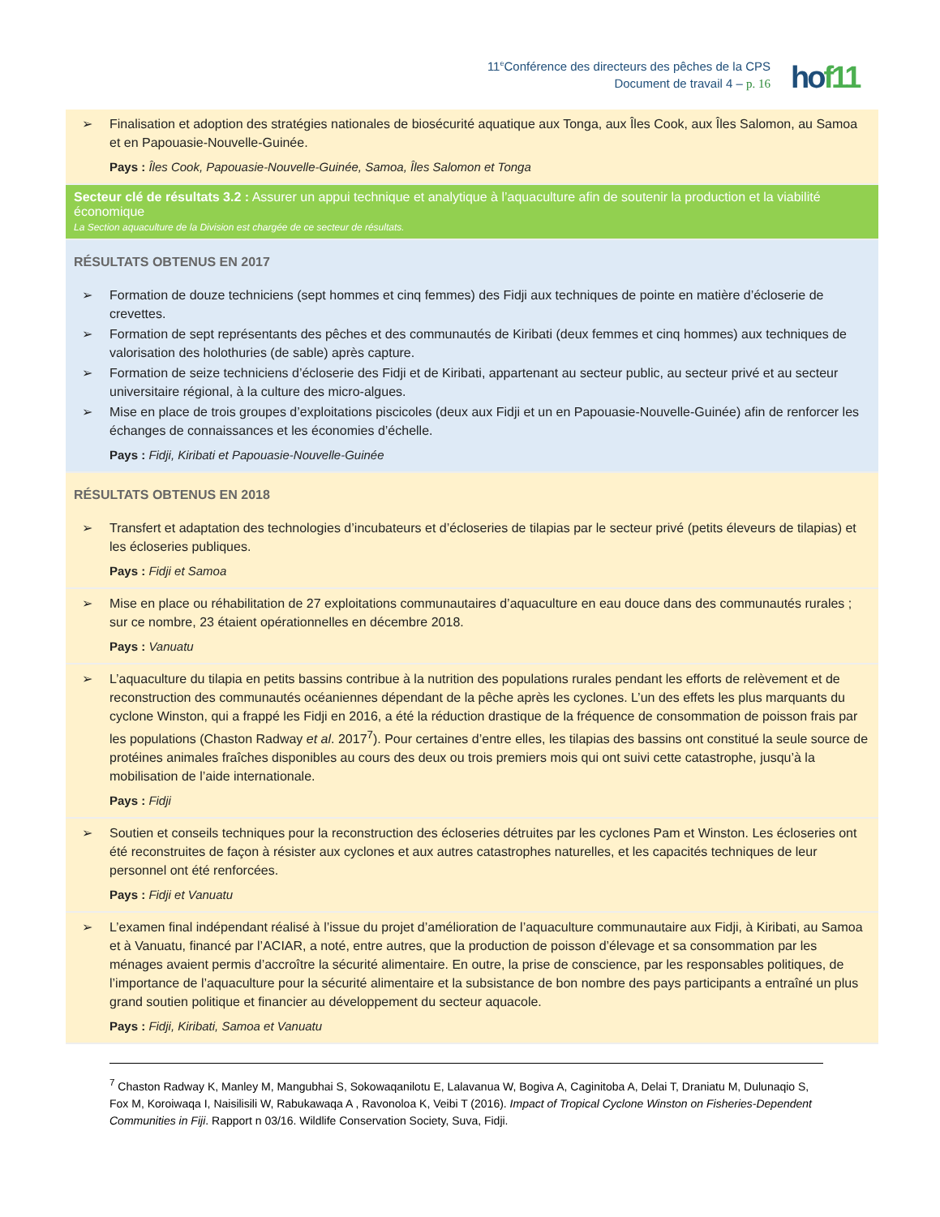11<sup>e</sup>Conférence des directeurs des pêches de la CPS
Document de travail 4 – p. 16
hof11
| ➢ Finalisation et adoption des stratégies nationales de biosécurité aquatique aux Tonga, aux Îles Cook, aux Îles Salomon, au Samoa et en Papouasie-Nouvelle-Guinée. Pays : Îles Cook, Papouasie-Nouvelle-Guinée, Samoa, Îles Salomon et Tonga |
| Secteur clé de résultats 3.2 : Assurer un appui technique et analytique à l’aquaculture afin de soutenir la production et la viabilité économique La Section aquaculture de la Division est chargée de ce secteur de résultats. |
| RÉSULTATS OBTENUS EN 2017 ➢ Formation de douze techniciens (sept hommes et cinq femmes) des Fidji aux techniques de pointe en matière d’écloserie de crevettes. ➢ Formation de sept représentants des pêches et des communautés de Kiribati (deux femmes et cinq hommes) aux techniques de valorisation des holothuries (de sable) après capture. ➢ Formation de seize techniciens d’écloserie des Fidji et de Kiribati, appartenant au secteur public, au secteur privé et au secteur universitaire régional, à la culture des micro-algues. ➢ Mise en place de trois groupes d’exploitations piscicoles (deux aux Fidji et un en Papouasie-Nouvelle-Guinée) afin de renforcer les échanges de connaissances et les économies d’échelle. Pays : Fidji, Kiribati et Papouasie-Nouvelle-Guinée |
| RÉSULTATS OBTENUS EN 2018 ➢ Transfert et adaptation des technologies d’incubateurs et d’écloseries de tilapias par le secteur privé (petits éleveurs de tilapias) et les écloseries publiques. Pays : Fidji et Samoa |
| ➢ Mise en place ou réhabilitation de 27 exploitations communautaires d’aquaculture en eau douce dans des communautés rurales ; sur ce nombre, 23 étaient opérationnelles en décembre 2018. Pays : Vanuatu |
| ➢ L’aquaculture du tilapia en petits bassins contribue à la nutrition des populations rurales pendant les efforts de relèvement et de reconstruction des communautés océaniennes dépendant de la pêche après les cyclones. L’un des effets les plus marquants du cyclone Winston, qui a frappé les Fidji en 2016, a été la réduction drastique de la fréquence de consommation de poisson frais par les populations (Chaston Radway et al . 2017<sup>7</sup>). Pour certaines d’entre elles, les tilapias des bassins ont constitué la seule source de protéines animales fraîches disponibles au cours des deux ou trois premiers mois qui ont suivi cette catastrophe, jusqu’à la mobilisation de l’aide internationale. Pays : Fidji |
| ➢ Soutien et conseils techniques pour la reconstruction des écloseries détruites par les cyclones Pam et Winston. Les écloseries ont été reconstruites de façon à résister aux cyclones et aux autres catastrophes naturelles, et les capacités techniques de leur personnel ont été renforcées. Pays : Fidji et Vanuatu |
| ➢ L’examen final indépendant réalisé à l’issue du projet d’amélioration de l’aquaculture communautaire aux Fidji, à Kiribati, au Samoa et à Vanuatu, financé par l’ACIAR, a noté, entre autres, que la production de poisson d’élevage et sa consommation par les ménages avaient permis d’accroître la sécurité alimentaire. En outre, la prise de conscience, par les responsables politiques, de l’importance de l’aquaculture pour la sécurité alimentaire et la subsistance de bon nombre des pays participants a entraîné un plus grand soutien politique et financier au développement du secteur aquacole. Pays : Fidji, Kiribati, Samoa et Vanuatu |
<sup>7</sup> Chaston Radway K, Manley M, Mangubhai S, Sokowaqanilotu E, Lalavanua W, Bogiva A, Caginitoba A, Delai T, Draniatu M, Dulunaqio S, Fox M, Koroiwaqa I, Naisilisili W, Rabukawaqa A , Ravonoloa K, Veibi T (2016). Impact of Tropical Cyclone Winston on Fisheries-Dependent Communities in Fiji. Rapport n 03/16. Wildlife Conservation Society, Suva, Fidji.